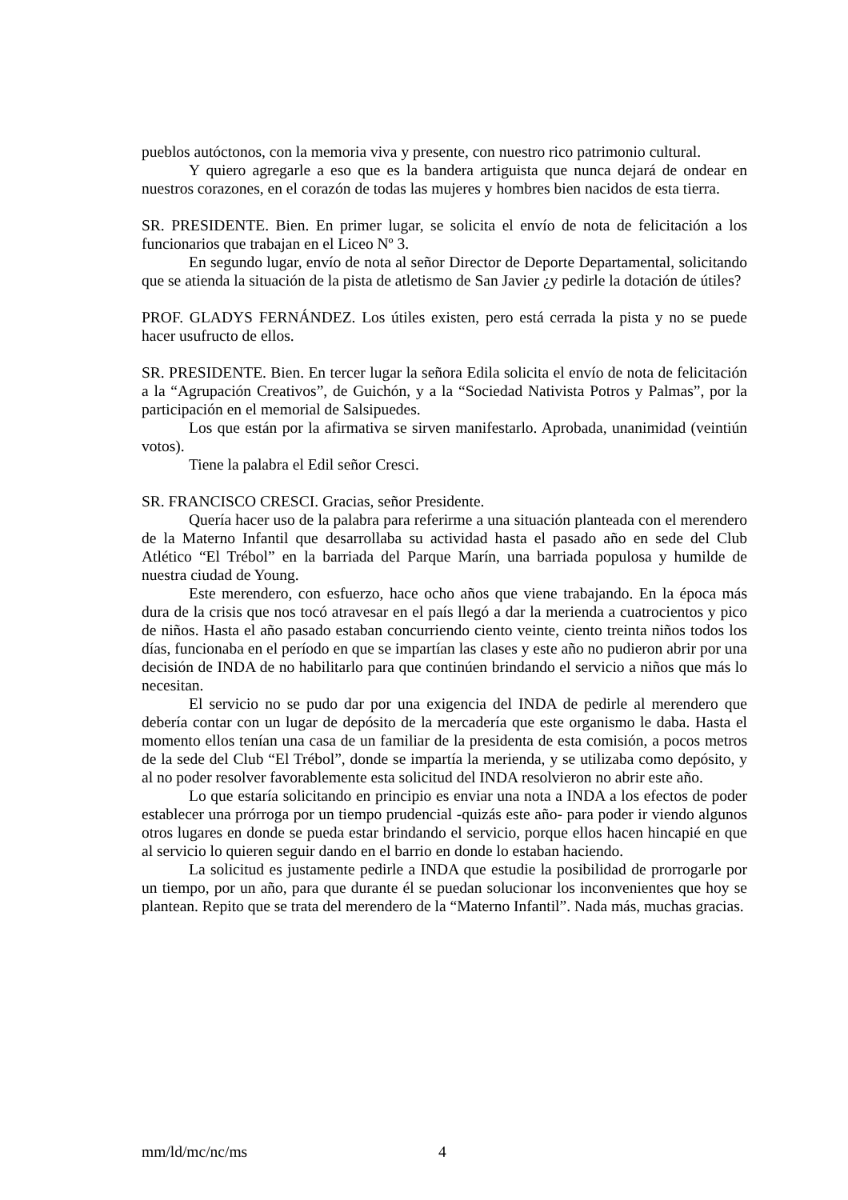pueblos autóctonos, con la memoria viva y presente, con nuestro rico patrimonio cultural.
Y quiero agregarle a eso que es la bandera artiguista que nunca dejará de ondear en nuestros corazones, en el corazón de todas las mujeres y hombres bien nacidos de esta tierra.
SR. PRESIDENTE. Bien. En primer lugar, se solicita el envío de nota de felicitación a los funcionarios que trabajan en el Liceo Nº 3.
En segundo lugar, envío de nota al señor Director de Deporte Departamental, solicitando que se atienda la situación de la pista de atletismo de San Javier ¿y pedirle la dotación de útiles?
PROF. GLADYS FERNÁNDEZ. Los útiles existen, pero está cerrada la pista y no se puede hacer usufructo de ellos.
SR. PRESIDENTE. Bien. En tercer lugar la señora Edila solicita el envío de nota de felicitación a la “Agrupación Creativos”, de Guichón, y a la “Sociedad Nativista Potros y Palmas”, por la participación en el memorial de Salsipuedes.
Los que están por la afirmativa se sirven manifestarlo. Aprobada, unanimidad (veintiún votos).
Tiene la palabra el Edil señor Cresci.
SR. FRANCISCO CRESCI. Gracias, señor Presidente.
Quería hacer uso de la palabra para referirme a una situación planteada con el merendero de la Materno Infantil que desarrollaba su actividad hasta el pasado año en sede del Club Atlético “El Trébol” en la barriada del Parque Marín, una barriada populosa y humilde de nuestra ciudad de Young.
Este merendero, con esfuerzo, hace ocho años que viene trabajando. En la época más dura de la crisis que nos tocó atravesar en el país llegó a dar la merienda a cuatrocientos y pico de niños. Hasta el año pasado estaban concurriendo ciento veinte, ciento treinta niños todos los días, funcionaba en el período en que se impartían las clases y este año no pudieron abrir por una decisión de INDA de no habilitarlo para que continúen brindando el servicio a niños que más lo necesitan.
El servicio no se pudo dar por una exigencia del INDA de pedirle al merendero que debería contar con un lugar de depósito de la mercadería que este organismo le daba. Hasta el momento ellos tenían una casa de un familiar de la presidenta de esta comisión, a pocos metros de la sede del Club “El Trébol”, donde se impartía la merienda, y se utilizaba como depósito, y al no poder resolver favorablemente esta solicitud del INDA resolvieron no abrir este año.
Lo que estaría solicitando en principio es enviar una nota a INDA a los efectos de poder establecer una prórroga por un tiempo prudencial -quizás este año- para poder ir viendo algunos otros lugares en donde se pueda estar brindando el servicio, porque ellos hacen hincapié en que al servicio lo quieren seguir dando en el barrio en donde lo estaban haciendo.
La solicitud es justamente pedirle a INDA que estudie la posibilidad de prorrogarle por un tiempo, por un año, para que durante él se puedan solucionar los inconvenientes que hoy se plantean. Repito que se trata del merendero de la “Materno Infantil”. Nada más, muchas gracias.
mm/ld/mc/nc/ms 4